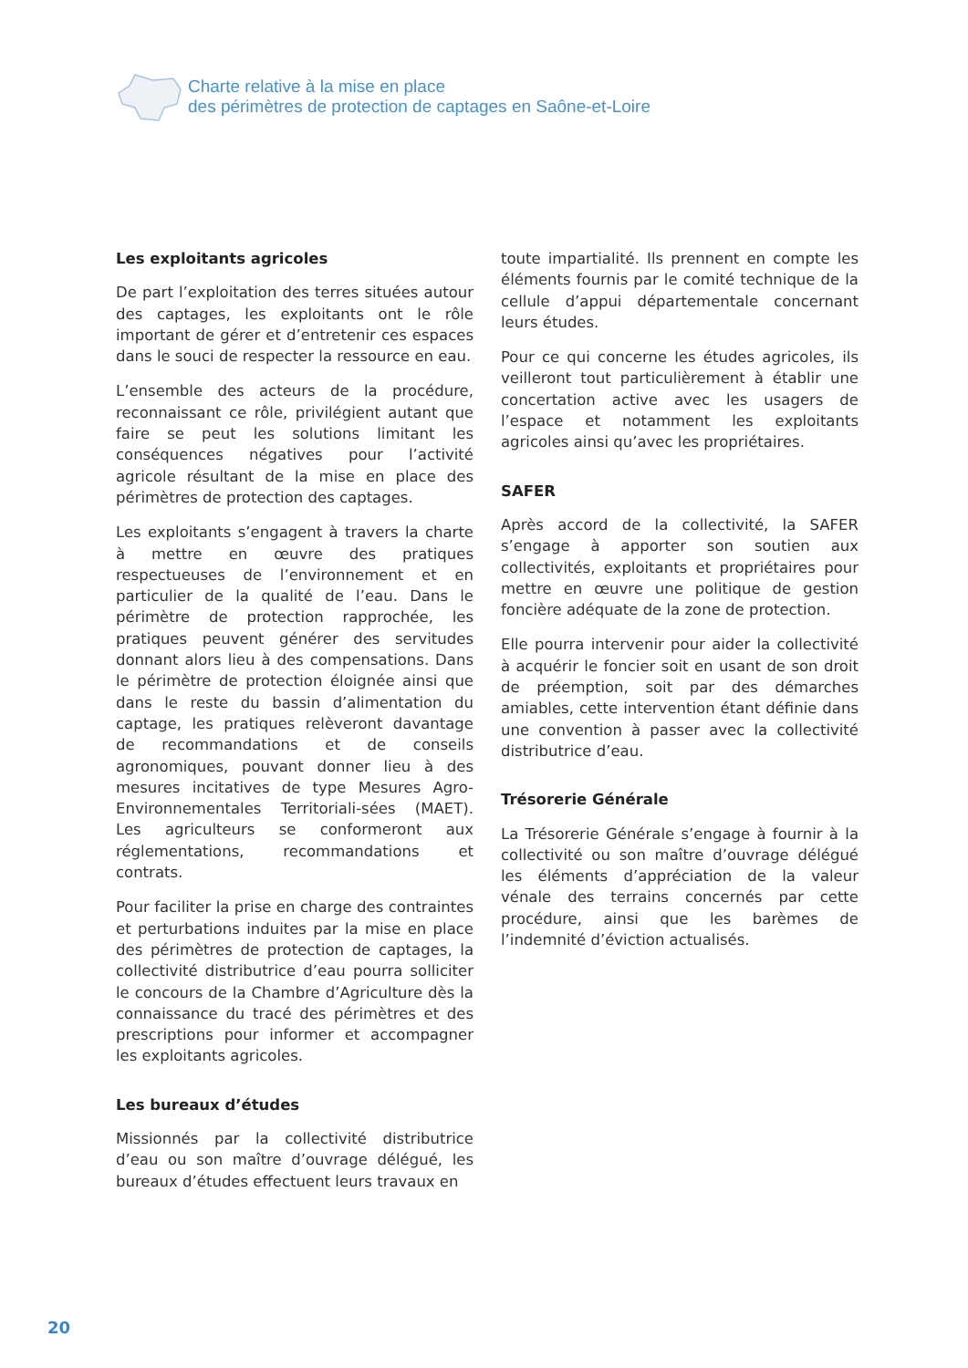Charte relative à la mise en place
des périmètres de protection de captages en Saône-et-Loire
Les exploitants agricoles
De part l’exploitation des terres situées autour des captages, les exploitants ont le rôle important de gérer et d’entretenir ces espaces dans le souci de respecter la ressource en eau.
L’ensemble des acteurs de la procédure, reconnaissant ce rôle, privilégient autant que faire se peut les solutions limitant les conséquences négatives pour l’activité agricole résultant de la mise en place des périmètres de protection des captages.
Les exploitants s’engagent à travers la charte à mettre en œuvre des pratiques respectueuses de l’environnement et en particulier de la qualité de l’eau. Dans le périmètre de protection rapprochée, les pratiques peuvent générer des servitudes donnant alors lieu à des compensations. Dans le périmètre de protection éloignée ainsi que dans le reste du bassin d’alimentation du captage, les pratiques relèveront davantage de recommandations et de conseils agronomiques, pouvant donner lieu à des mesures incitatives de type Mesures Agro-Environnementales Territoriali-sées (MAET). Les agriculteurs se conformeront aux réglementations, recommandations et contrats.
Pour faciliter la prise en charge des contraintes et perturbations induites par la mise en place des périmètres de protection de captages, la collectivité distributrice d’eau pourra solliciter le concours de la Chambre d’Agriculture dès la connaissance du tracé des périmètres et des prescriptions pour informer et accompagner les exploitants agricoles.
Les bureaux d’études
Missionnés par la collectivité distributrice d’eau ou son maître d’ouvrage délégué, les bureaux d’études effectuent leurs travaux en
toute impartialité. Ils prennent en compte les éléments fournis par le comité technique de la cellule d’appui départementale concernant leurs études.
Pour ce qui concerne les études agricoles, ils veilleront tout particulièrement à établir une concertation active avec les usagers de l’espace et notamment les exploitants agricoles ainsi qu’avec les propriétaires.
SAFER
Après accord de la collectivité, la SAFER s’engage à apporter son soutien aux collectivités, exploitants et propriétaires pour mettre en œuvre une politique de gestion foncière adéquate de la zone de protection.
Elle pourra intervenir pour aider la collectivité à acquérir le foncier soit en usant de son droit de préemption, soit par des démarches amiables, cette intervention étant définie dans une convention à passer avec la collectivité distributrice d’eau.
Trésorerie Générale
La Trésorerie Générale s’engage à fournir à la collectivité ou son maître d’ouvrage délégué les éléments d’appréciation de la valeur vénale des terrains concernés par cette procédure, ainsi que les barèmes de l’indemnité d’éviction actualisés.
20